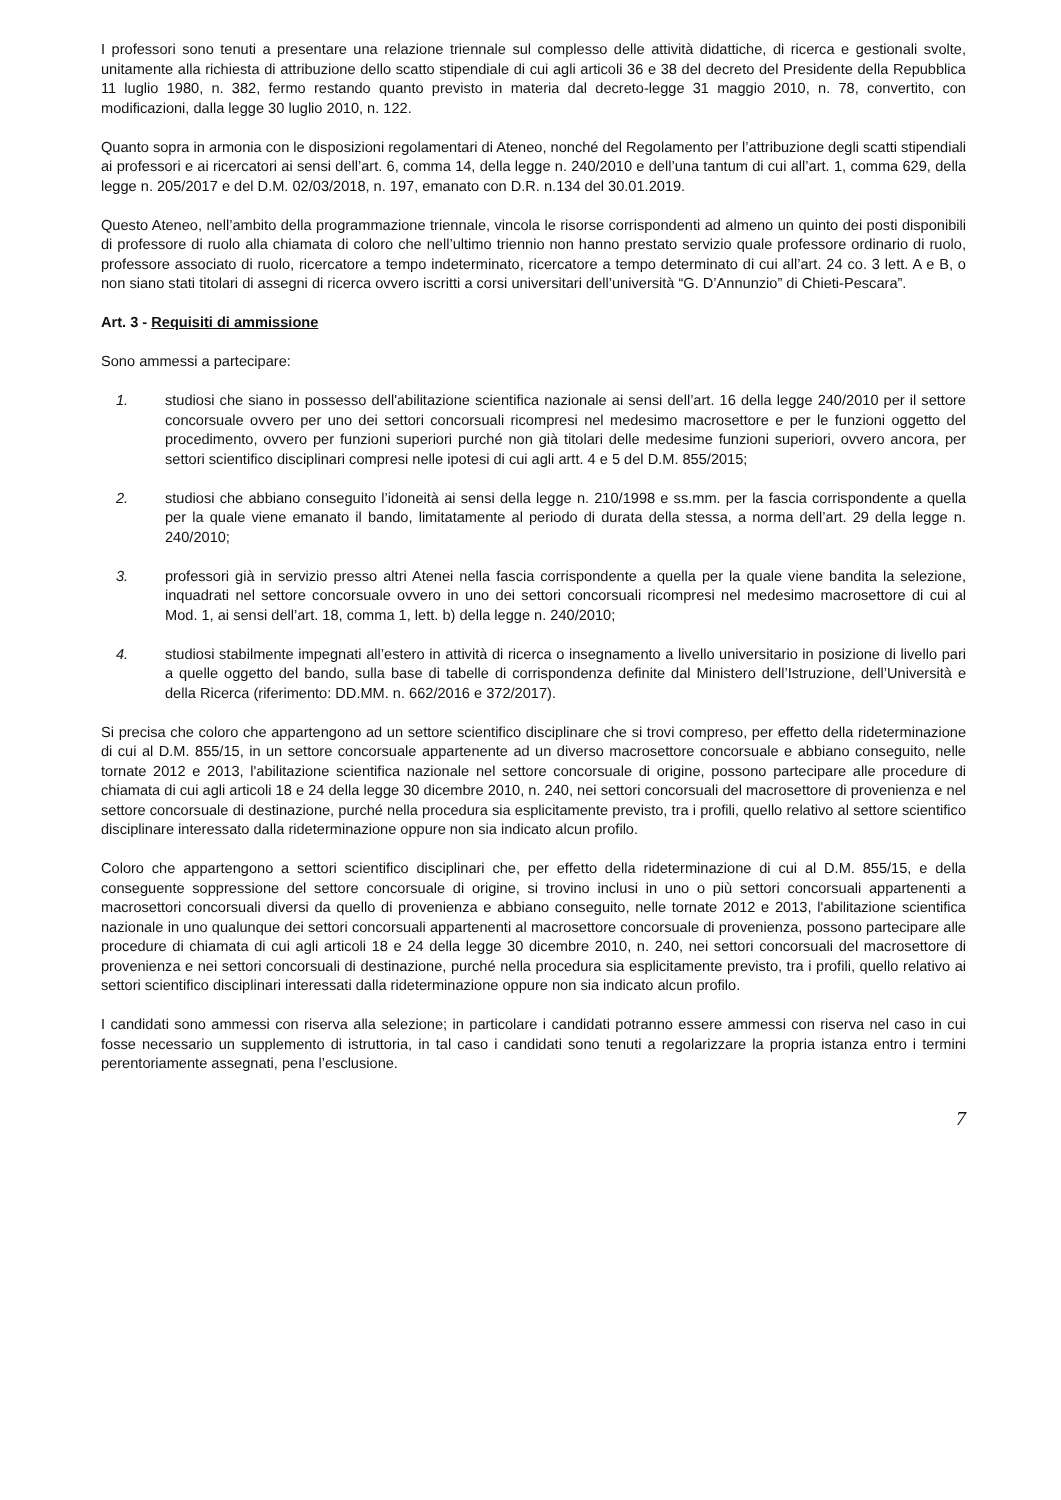I professori sono tenuti a presentare una relazione triennale sul complesso delle attività didattiche, di ricerca e gestionali svolte, unitamente alla richiesta di attribuzione dello scatto stipendiale di cui agli articoli 36 e 38 del decreto del Presidente della Repubblica 11 luglio 1980, n. 382, fermo restando quanto previsto in materia dal decreto-legge 31 maggio 2010, n. 78, convertito, con modificazioni, dalla legge 30 luglio 2010, n. 122.
Quanto sopra in armonia con le disposizioni regolamentari di Ateneo, nonché del Regolamento per l’attribuzione degli scatti stipendiali ai professori e ai ricercatori ai sensi dell’art. 6, comma 14, della legge n. 240/2010 e dell’una tantum di cui all’art. 1, comma 629, della legge n. 205/2017 e del D.M. 02/03/2018, n. 197, emanato con D.R. n.134 del 30.01.2019.
Questo Ateneo, nell’ambito della programmazione triennale, vincola le risorse corrispondenti ad almeno un quinto dei posti disponibili di professore di ruolo alla chiamata di coloro che nell’ultimo triennio non hanno prestato servizio quale professore ordinario di ruolo, professore associato di ruolo, ricercatore a tempo indeterminato, ricercatore a tempo determinato di cui all’art. 24 co. 3 lett. A e B, o non siano stati titolari di assegni di ricerca ovvero iscritti a corsi universitari dell’università “G. D’Annunzio” di Chieti-Pescara”.
Art. 3 - Requisiti di ammissione
Sono ammessi a partecipare:
1. studiosi che siano in possesso dell'abilitazione scientifica nazionale ai sensi dell’art. 16 della legge 240/2010 per il settore concorsuale ovvero per uno dei settori concorsuali ricompresi nel medesimo macrosettore e per le funzioni oggetto del procedimento, ovvero per funzioni superiori purché non già titolari delle medesime funzioni superiori, ovvero ancora, per settori scientifico disciplinari compresi nelle ipotesi di cui agli artt. 4 e 5 del D.M. 855/2015;
2. studiosi che abbiano conseguito l’idoneità ai sensi della legge n. 210/1998 e ss.mm. per la fascia corrispondente a quella per la quale viene emanato il bando, limitatamente al periodo di durata della stessa, a norma dell’art. 29 della legge n. 240/2010;
3. professori già in servizio presso altri Atenei nella fascia corrispondente a quella per la quale viene bandita la selezione, inquadrati nel settore concorsuale ovvero in uno dei settori concorsuali ricompresi nel medesimo macrosettore di cui al Mod. 1, ai sensi dell’art. 18, comma 1, lett. b) della legge n. 240/2010;
4. studiosi stabilmente impegnati all’estero in attività di ricerca o insegnamento a livello universitario in posizione di livello pari a quelle oggetto del bando, sulla base di tabelle di corrispondenza definite dal Ministero dell’Istruzione, dell’Università e della Ricerca (riferimento: DD.MM. n. 662/2016 e 372/2017).
Si precisa che coloro che appartengono ad un settore scientifico disciplinare che si trovi compreso, per effetto della rideterminazione di cui al D.M. 855/15, in un settore concorsuale appartenente ad un diverso macrosettore concorsuale e abbiano conseguito, nelle tornate 2012 e 2013, l'abilitazione scientifica nazionale nel settore concorsuale di origine, possono partecipare alle procedure di chiamata di cui agli articoli 18 e 24 della legge 30 dicembre 2010, n. 240, nei settori concorsuali del macrosettore di provenienza e nel settore concorsuale di destinazione, purché nella procedura sia esplicitamente previsto, tra i profili, quello relativo al settore scientifico disciplinare interessato dalla rideterminazione oppure non sia indicato alcun profilo.
Coloro che appartengono a settori scientifico disciplinari che, per effetto della rideterminazione di cui al D.M. 855/15, e della conseguente soppressione del settore concorsuale di origine, si trovino inclusi in uno o più settori concorsuali appartenenti a macrosettori concorsuali diversi da quello di provenienza e abbiano conseguito, nelle tornate 2012 e 2013, l'abilitazione scientifica nazionale in uno qualunque dei settori concorsuali appartenenti al macrosettore concorsuale di provenienza, possono partecipare alle procedure di chiamata di cui agli articoli 18 e 24 della legge 30 dicembre 2010, n. 240, nei settori concorsuali del macrosettore di provenienza e nei settori concorsuali di destinazione, purché nella procedura sia esplicitamente previsto, tra i profili, quello relativo ai settori scientifico disciplinari interessati dalla rideterminazione oppure non sia indicato alcun profilo.
I candidati sono ammessi con riserva alla selezione; in particolare i candidati potranno essere ammessi con riserva nel caso in cui fosse necessario un supplemento di istruttoria, in tal caso i candidati sono tenuti a regolarizzare la propria istanza entro i termini perentoriamente assegnati, pena l’esclusione.
7